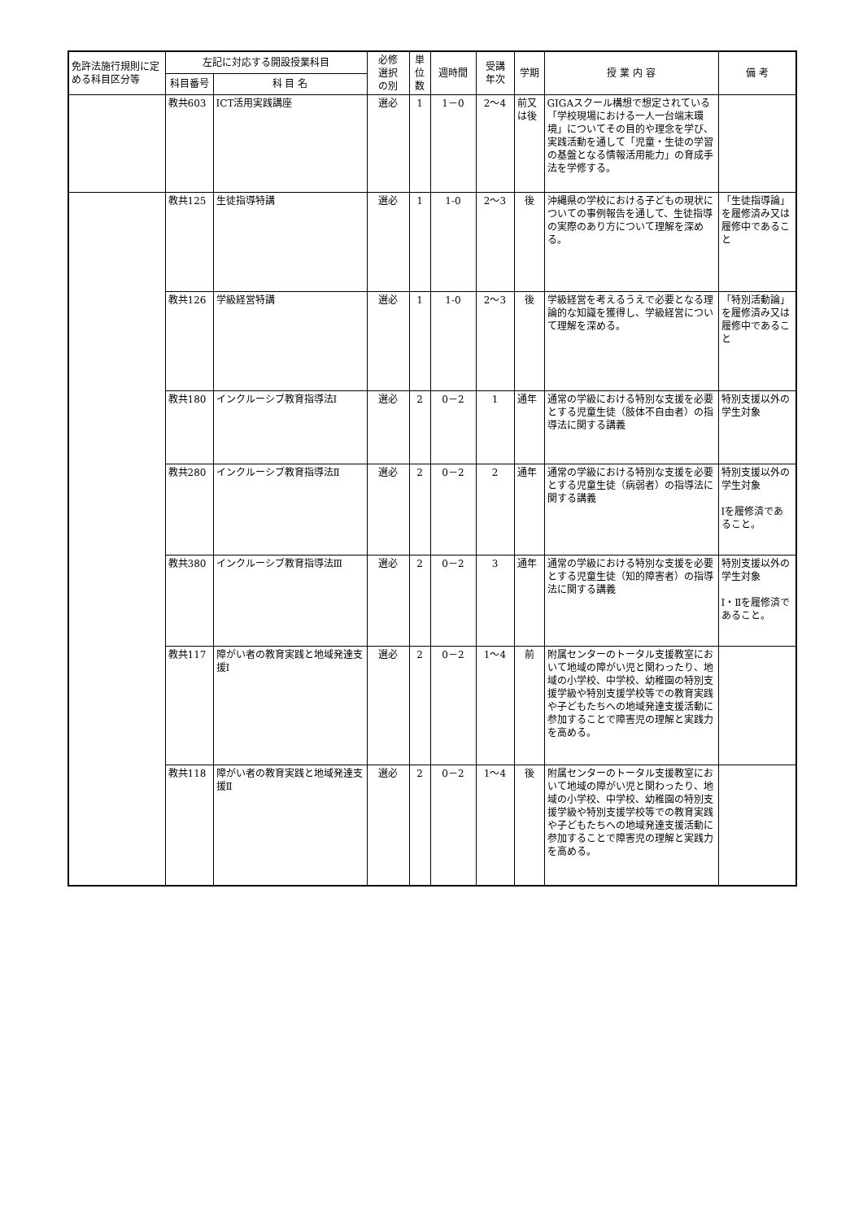| 免許法施行規則に定める科目区分等 | 左記に対応する開設授業科目 | | 必修 選択 の別 | 単 位 数 | 週時間 | 受講 年次 | 学期 | 授 業 内 容 | 備 考 |
| --- | --- | --- | --- | --- | --- | --- | --- | --- | --- |
| | 科目番号 | 科 目 名 | | | | | | | |
| | 教共603 | ICT活用実践講座 | 選必 | 1 | 1－0 | 2～4 | 前又は後 | GIGAスクール構想で想定されている「学校現場における一人一台端末環境」についてその目的や理念を学び、実践活動を通して「児童・生徒の学習の基盤となる情報活用能力」の育成手法を学修する。 | |
| | 教共125 | 生徒指導特講 | 選必 | 1 | 1-0 | 2～3 | 後 | 沖縄県の学校における子どもの現状についての事例報告を通して、生徒指導の実際のあり方について理解を深める。 | 「生徒指導論」を履修済み又は履修中であること |
| | 教共126 | 学級経営特講 | 選必 | 1 | 1-0 | 2～3 | 後 | 学級経営を考えるうえで必要となる理論的な知識を獲得し、学級経営について理解を深める。 | 「特別活動論」を履修済み又は履修中であること |
| | 教共180 | インクルーシブ教育指導法Ⅰ | 選必 | 2 | 0－2 | 1 | 通年 | 通常の学級における特別な支援を必要とする児童生徒（肢体不自由者）の指導法に関する講義 | 特別支援以外の学生対象 |
| | 教共280 | インクルーシブ教育指導法Ⅱ | 選必 | 2 | 0－2 | 2 | 通年 | 通常の学級における特別な支援を必要とする児童生徒（病弱者）の指導法に関する講義 | 特別支援以外の学生対象 Ⅰを履修済であること。 |
| | 教共380 | インクルーシブ教育指導法Ⅲ | 選必 | 2 | 0－2 | 3 | 通年 | 通常の学級における特別な支援を必要とする児童生徒（知的障害者）の指導法に関する講義 | 特別支援以外の学生対象 Ⅰ・Ⅱを履修済であること。 |
| | 教共117 | 障がい者の教育実践と地域発達支援Ⅰ | 選必 | 2 | 0－2 | 1～4 | 前 | 附属センターのトータル支援教室において地域の障がい児と関わったり、地域の小学校、中学校、幼稚園の特別支援学級や特別支援学校等での教育実践や子どもたちへの地域発達支援活動に参加することで障害児の理解と実践力を高める。 | |
| | 教共118 | 障がい者の教育実践と地域発達支援Ⅱ | 選必 | 2 | 0－2 | 1～4 | 後 | 附属センターのトータル支援教室において地域の障がい児と関わったり、地域の小学校、中学校、幼稚園の特別支援学級や特別支援学校等での教育実践や子どもたちへの地域発達支援活動に参加することで障害児の理解と実践力を高める。 | |